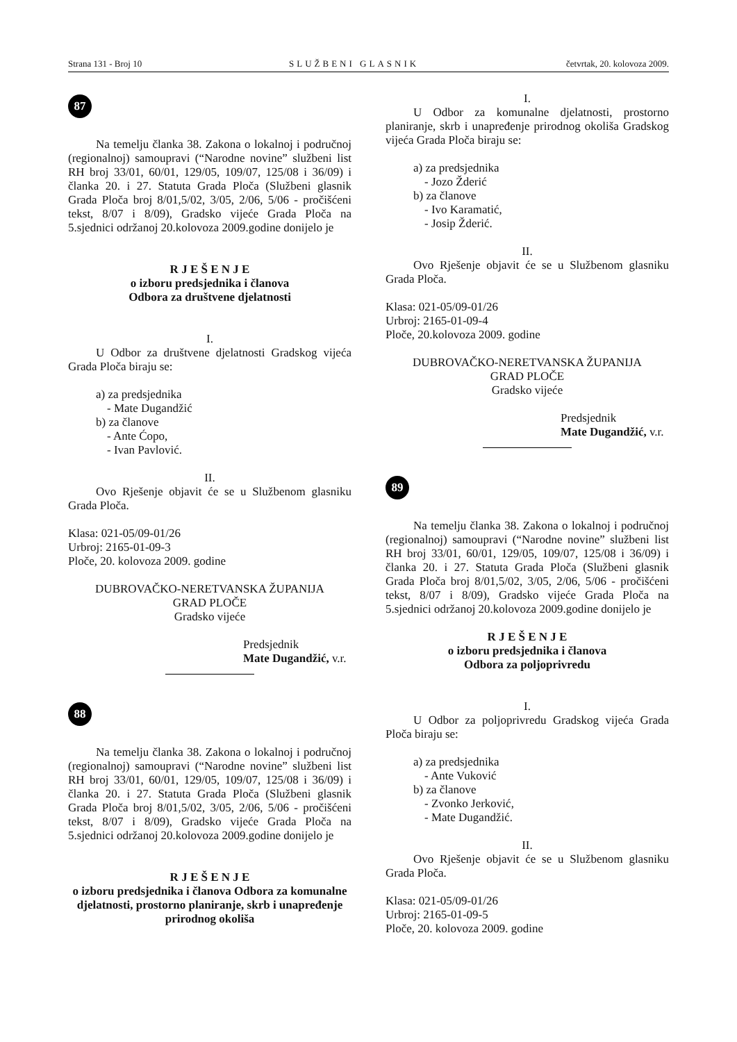Strana 131 - Broj 10 SLUŽBENI GLASNIK četvrtak, 20. kolovoza 2009.
87
Na temelju članka 38. Zakona o lokalnoj i područnoj (regionalnoj) samoupravi (“Narodne novine” službeni list RH broj 33/01, 60/01, 129/05, 109/07, 125/08 i 36/09) i članka 20. i 27. Statuta Grada Ploča (Službeni glasnik Grada Ploča broj 8/01,5/02, 3/05, 2/06, 5/06 - pročišćeni tekst, 8/07 i 8/09), Gradsko vijeće Grada Ploča na 5.sjednici održanoj 20.kolovoza 2009.godine donijelo je
R J E Š E N J E
o izboru predsjednika i članova
Odbora za društvene djelatnosti
I.
U Odbor za društvene djelatnosti Gradskog vijeća Grada Ploča biraju se:
a) za predsjednika
- Mate Dugandžić
b) za članove
- Ante Ćopo,
- Ivan Pavlović.
II.
Ovo Rješenje objavit će se u Službenom glasniku Grada Ploča.
Klasa: 021-05/09-01/26
Urbroj: 2165-01-09-3
Ploče, 20. kolovoza 2009. godine
DUBROVAČKO-NERETVANSKA ŽUPANIJA
GRAD PLOČE
Gradsko vijeće
Predsjednik
Mate Dugandžić, v.r.
88
Na temelju članka 38. Zakona o lokalnoj i područnoj (regionalnoj) samoupravi (“Narodne novine” službeni list RH broj 33/01, 60/01, 129/05, 109/07, 125/08 i 36/09) i članka 20. i 27. Statuta Grada Ploča (Službeni glasnik Grada Ploča broj 8/01,5/02, 3/05, 2/06, 5/06 - pročišćeni tekst, 8/07 i 8/09), Gradsko vijeće Grada Ploča na 5.sjednici održanoj 20.kolovoza 2009.godine donijelo je
R J E Š E N J E
o izboru predsjednika i članova Odbora za komunalne djelatnosti, prostorno planiranje, skrb i unapređenje prirodnog okoliša
I.
U Odbor za komunalne djelatnosti, prostorno planiranje, skrb i unapređenje prirodnog okoliša Gradskog vijeća Grada Ploča biraju se:
a) za predsjednika
- Jozo Žderić
b) za članove
- Ivo Karamatić,
- Josip Žderić.
II.
Ovo Rješenje objavit će se u Službenom glasniku Grada Ploča.
Klasa: 021-05/09-01/26
Urbroj: 2165-01-09-4
Ploče, 20.kolovoza 2009. godine
DUBROVAČKO-NERETVANSKA ŽUPANIJA
GRAD PLOČE
Gradsko vijeće
Predsjednik
Mate Dugandžić, v.r.
89
Na temelju članka 38. Zakona o lokalnoj i područnoj (regionalnoj) samoupravi (“Narodne novine” službeni list RH broj 33/01, 60/01, 129/05, 109/07, 125/08 i 36/09) i članka 20. i 27. Statuta Grada Ploča (Službeni glasnik Grada Ploča broj 8/01,5/02, 3/05, 2/06, 5/06 - pročišćeni tekst, 8/07 i 8/09), Gradsko vijeće Grada Ploča na 5.sjednici održanoj 20.kolovoza 2009.godine donijelo je
R J E Š E N J E
o izboru predsjednika i članova
Odbora za poljoprivredu
I.
U Odbor za poljoprivredu Gradskog vijeća Grada Ploča biraju se:
a) za predsjednika
- Ante Vuković
b) za članove
- Zvonko Jerković,
- Mate Dugandžić.
II.
Ovo Rješenje objavit će se u Službenom glasniku Grada Ploča.
Klasa: 021-05/09-01/26
Urbroj: 2165-01-09-5
Ploče, 20. kolovoza 2009. godine